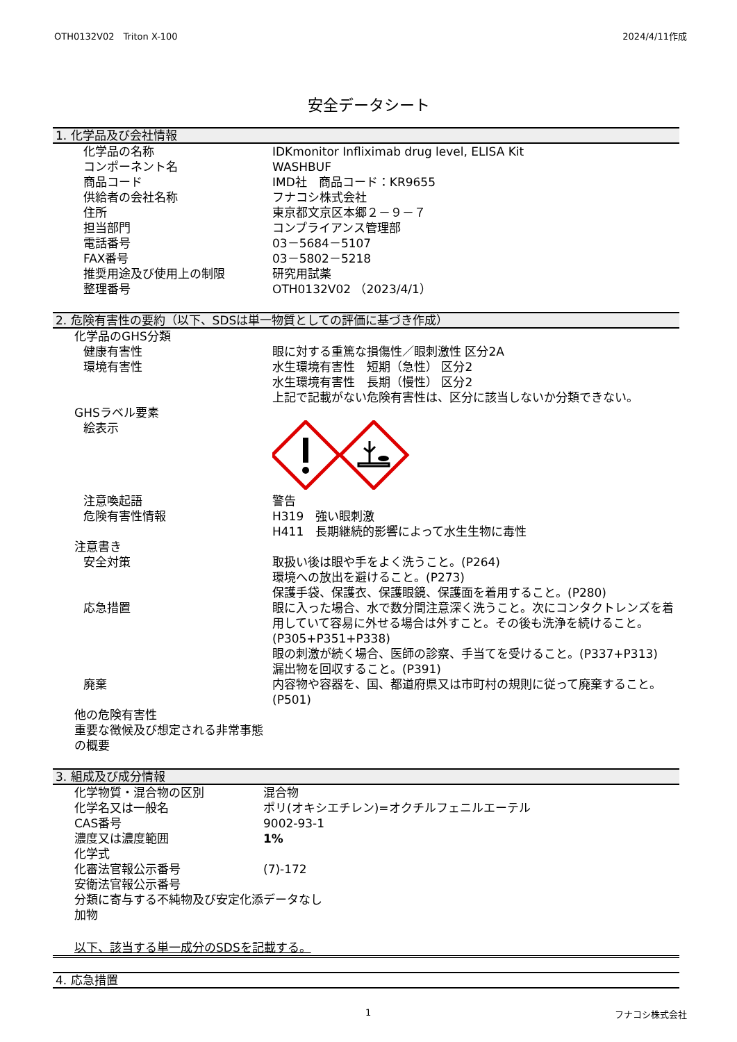OTH0132V02　Triton X-100 2024/4/11作成
安全データシート
1. 化学品及び会社情報
| 化学品の名称 | IDKmonitor Infliximab drug level, ELISA Kit |
| コンポーネント名 | WASHBUF |
| 商品コード | IMD社 商品コード：KR9655 |
| 供給者の会社名称 | フナコシ株式会社 |
| 住所 | 東京都文京区本郷２－９－７ |
| 担当部門 | コンプライアンス管理部 |
| 電話番号 | 03－5684－5107 |
| FAX番号 | 03－5802－5218 |
| 推奨用途及び使用上の制限 | 研究用試薬 |
| 整理番号 | OTH0132V02 （2023/4/1） |
2. 危険有害性の要約（以下、SDSは単一物質としての評価に基づき作成）
| 化学品のGHS分類 | |
| 健康有害性 | 眼に対する重篤な損傷性／眼刺激性 区分2A |
| 環境有害性 | 水生環境有害性 短期（急性） 区分2 水生環境有害性 長期（慢性） 区分2 上記で記載がない危険有害性は、区分に該当しないか分類できない。 |
| GHSラベル要素 | |
| 絵表示 | |
| 注意喚起語 | 警告 |
| 危険有害性情報 | H319 強い眼刺激 H411 長期継続的影響によって水生生物に毒性 |
| 注意書き | |
| 安全対策 | 取扱い後は眼や手をよく洗うこと。(P264) 環境への放出を避けること。(P273) 保護手袋、保護衣、保護眼鏡、保護面を着用すること。(P280) |
| 応急措置 | 眼に入った場合、水で数分間注意深く洗うこと。次にコンタクトレンズを着用していて容易に外せる場合は外すこと。その後も洗浄を続けること。(P305+P351+P338) 眼の刺激が続く場合、医師の診察、手当てを受けること。(P337+P313) 漏出物を回収すること。(P391) |
| 廃棄 | 内容物や容器を、国、都道府県又は市町村の規則に従って廃棄すること。(P501) |
| 他の危険有害性 重要な徴候及び想定される非常事態の概要 | |
3. 組成及び成分情報
| 化学物質・混合物の区別 | 混合物 |
| 化学名又は一般名 | ポリ(オキシエチレン)=オクチルフェニルエーテル |
| CAS番号 | 9002-93-1 |
| 濃度又は濃度範囲 | 1% |
| 化学式 | |
| 化審法官報公示番号 | (7)-172 |
| 安衛法官報公示番号 | |
| 分類に寄与する不純物及び安定化添加物 | データなし |
以下、該当する単一成分のSDSを記載する。
4. 応急措置
1 フナコシ株式会社